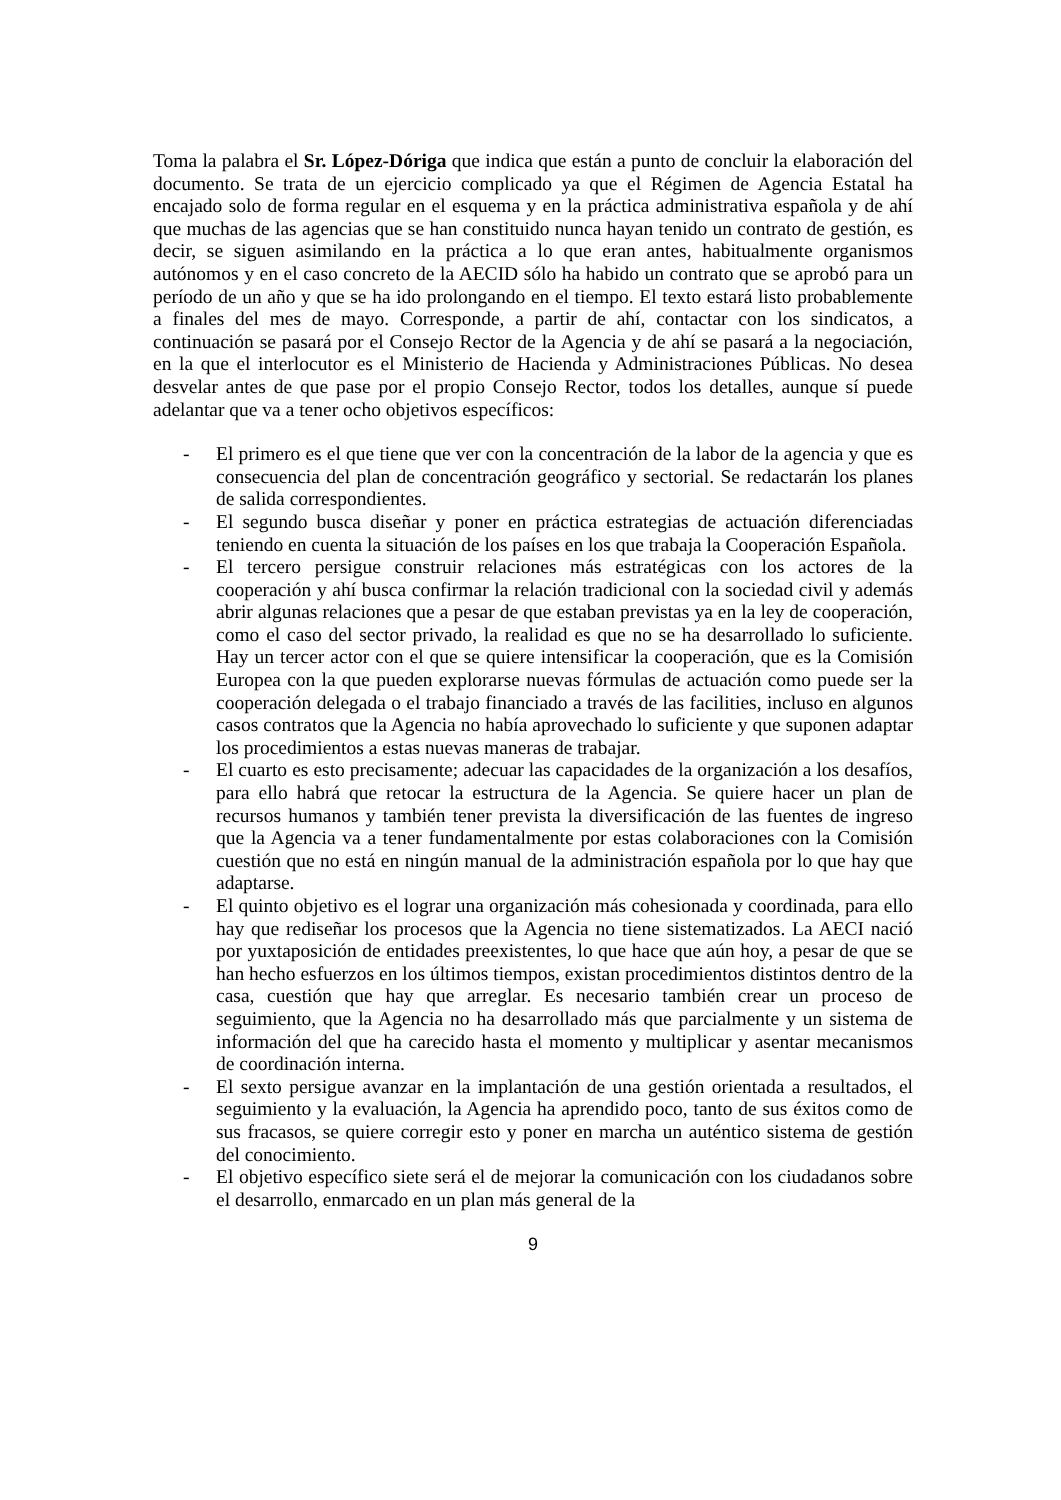Toma la palabra el Sr. López-Dóriga que indica que están a punto de concluir la elaboración del documento. Se trata de un ejercicio complicado ya que el Régimen de Agencia Estatal ha encajado solo de forma regular en el esquema y en la práctica administrativa española y de ahí que muchas de las agencias que se han constituido nunca hayan tenido un contrato de gestión, es decir, se siguen asimilando en la práctica a lo que eran antes, habitualmente organismos autónomos y en el caso concreto de la AECID sólo ha habido un contrato que se aprobó para un período de un año y que se ha ido prolongando en el tiempo. El texto estará listo probablemente a finales del mes de mayo. Corresponde, a partir de ahí, contactar con los sindicatos, a continuación se pasará por el Consejo Rector de la Agencia y de ahí se pasará a la negociación, en la que el interlocutor es el Ministerio de Hacienda y Administraciones Públicas. No desea desvelar antes de que pase por el propio Consejo Rector, todos los detalles, aunque sí puede adelantar que va a tener ocho objetivos específicos:
- El primero es el que tiene que ver con la concentración de la labor de la agencia y que es consecuencia del plan de concentración geográfico y sectorial. Se redactarán los planes de salida correspondientes.
- El segundo busca diseñar y poner en práctica estrategias de actuación diferenciadas teniendo en cuenta la situación de los países en los que trabaja la Cooperación Española.
- El tercero persigue construir relaciones más estratégicas con los actores de la cooperación y ahí busca confirmar la relación tradicional con la sociedad civil y además abrir algunas relaciones que a pesar de que estaban previstas ya en la ley de cooperación, como el caso del sector privado, la realidad es que no se ha desarrollado lo suficiente. Hay un tercer actor con el que se quiere intensificar la cooperación, que es la Comisión Europea con la que pueden explorarse nuevas fórmulas de actuación como puede ser la cooperación delegada o el trabajo financiado a través de las facilities, incluso en algunos casos contratos que la Agencia no había aprovechado lo suficiente y que suponen adaptar los procedimientos a estas nuevas maneras de trabajar.
- El cuarto es esto precisamente; adecuar las capacidades de la organización a los desafíos, para ello habrá que retocar la estructura de la Agencia. Se quiere hacer un plan de recursos humanos y también tener prevista la diversificación de las fuentes de ingreso que la Agencia va a tener fundamentalmente por estas colaboraciones con la Comisión cuestión que no está en ningún manual de la administración española por lo que hay que adaptarse.
- El quinto objetivo es el lograr una organización más cohesionada y coordinada, para ello hay que rediseñar los procesos que la Agencia no tiene sistematizados. La AECI nació por yuxtaposición de entidades preexistentes, lo que hace que aún hoy, a pesar de que se han hecho esfuerzos en los últimos tiempos, existan procedimientos distintos dentro de la casa, cuestión que hay que arreglar. Es necesario también crear un proceso de seguimiento, que la Agencia no ha desarrollado más que parcialmente y un sistema de información del que ha carecido hasta el momento y multiplicar y asentar mecanismos de coordinación interna.
- El sexto persigue avanzar en la implantación de una gestión orientada a resultados, el seguimiento y la evaluación, la Agencia ha aprendido poco, tanto de sus éxitos como de sus fracasos, se quiere corregir esto y poner en marcha un auténtico sistema de gestión del conocimiento.
- El objetivo específico siete será el de mejorar la comunicación con los ciudadanos sobre el desarrollo, enmarcado en un plan más general de la
9